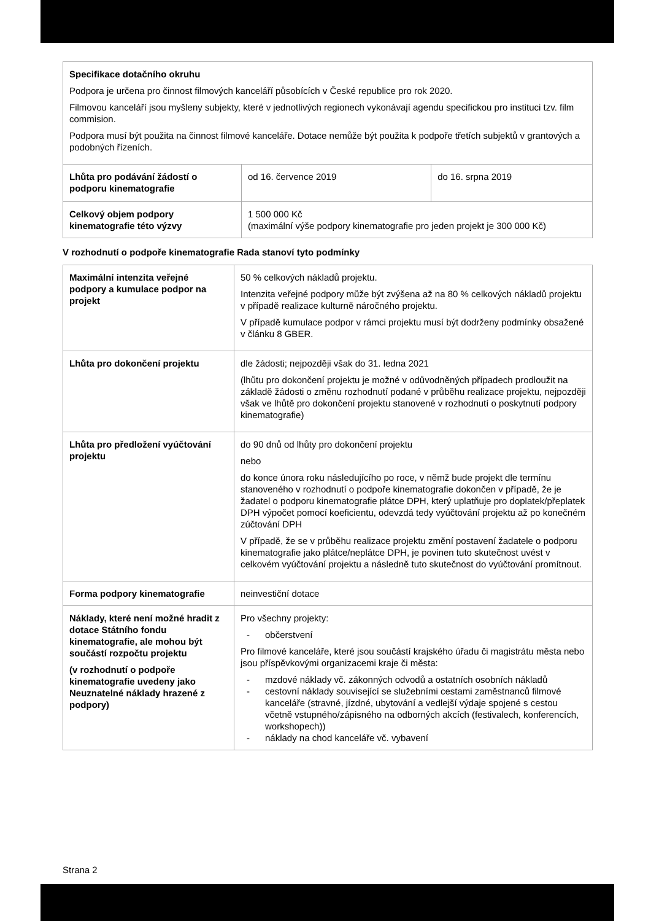| Specifikace dotačního okruhu Podpora je určena pro činnost filmových kanceláří působících v České republice pro rok 2020. Filmovou kanceláří jsou myšleny subjekty, které v jednotlivých regionech vykonávají agendu specifickou pro instituci tzv. film commision. Podpora musí být použita na činnost filmové kanceláře. Dotace nemůže být použita k podpoře třetích subjektů v grantových a podobných řízeních. | | |
| Lhůta pro podávání žádostí o podporu kinematografie | od 16. července 2019 | do 16. srpna 2019 |
| Celkový objem podpory kinematografie této výzvy | 1 500 000 Kč (maximální výše podpory kinematografie pro jeden projekt je 300 000 Kč) | |
V rozhodnutí o podpoře kinematografie Rada stanoví tyto podmínky
| Maximální intenzita veřejné podpory a kumulace podpor na projekt | 50 % celkových nákladů projektu. Intenzita veřejné podpory může být zvýšena až na 80 % celkových nákladů projektu v případě realizace kulturně náročného projektu. V případě kumulace podpor v rámci projektu musí být dodrženy podmínky obsažené v článku 8 GBER. |
| Lhůta pro dokončení projektu | dle žádosti; nejpozději však do 31. ledna 2021 (lhůtu pro dokončení projektu je možné v odůvodněných případech prodloužit na základě žádosti o změnu rozhodnutí podané v průběhu realizace projektu, nejpozději však ve lhůtě pro dokončení projektu stanovené v rozhodnutí o poskytnutí podpory kinematografie) |
| Lhůta pro předložení vyúčtování projektu | do 90 dnů od lhůty pro dokončení projektu nebo do konce února roku následujícího po roce, v němž bude projekt dle termínu stanoveného v rozhodnutí o podpoře kinematografie dokončen v případě, že je žadatel o podporu kinematografie plátce DPH, který uplatňuje pro doplatek/přeplatek DPH výpočet pomocí koeficientu, odevzdá tedy vyúčtování projektu až po konečném zúčtování DPH V případě, že se v průběhu realizace projektu změní postavení žadatele o podporu kinematografie jako plátce/neplátce DPH, je povinen tuto skutečnost uvést v celkovém vyúčtování projektu a následně tuto skutečnost do vyúčtování promítnout. |
| Forma podpory kinematografie | neinvestiční dotace |
| Náklady, které není možné hradit z dotace Státního fondu kinematografie, ale mohou být součástí rozpočtu projektu (v rozhodnutí o podpoře kinematografie uvedeny jako Neuznatelné náklady hrazené z podpory) | Pro všechny projekty: - občerstvení Pro filmové kanceláře, které jsou součástí krajského úřadu či magistrátu města nebo jsou příspěvkovými organizacemi kraje či města: - mzdové náklady vč. zákonných odvodů a ostatních osobních nákladů - cestovní náklady související se služebními cestami zaměstnanců filmové kanceláře (stravné, jízdné, ubytování a vedlejší výdaje spojené s cestou včetně vstupného/zápisného na odborných akcích (festivalech, konferencích, workshopech)) - náklady na chod kanceláře vč. vybavení |
Strana 2